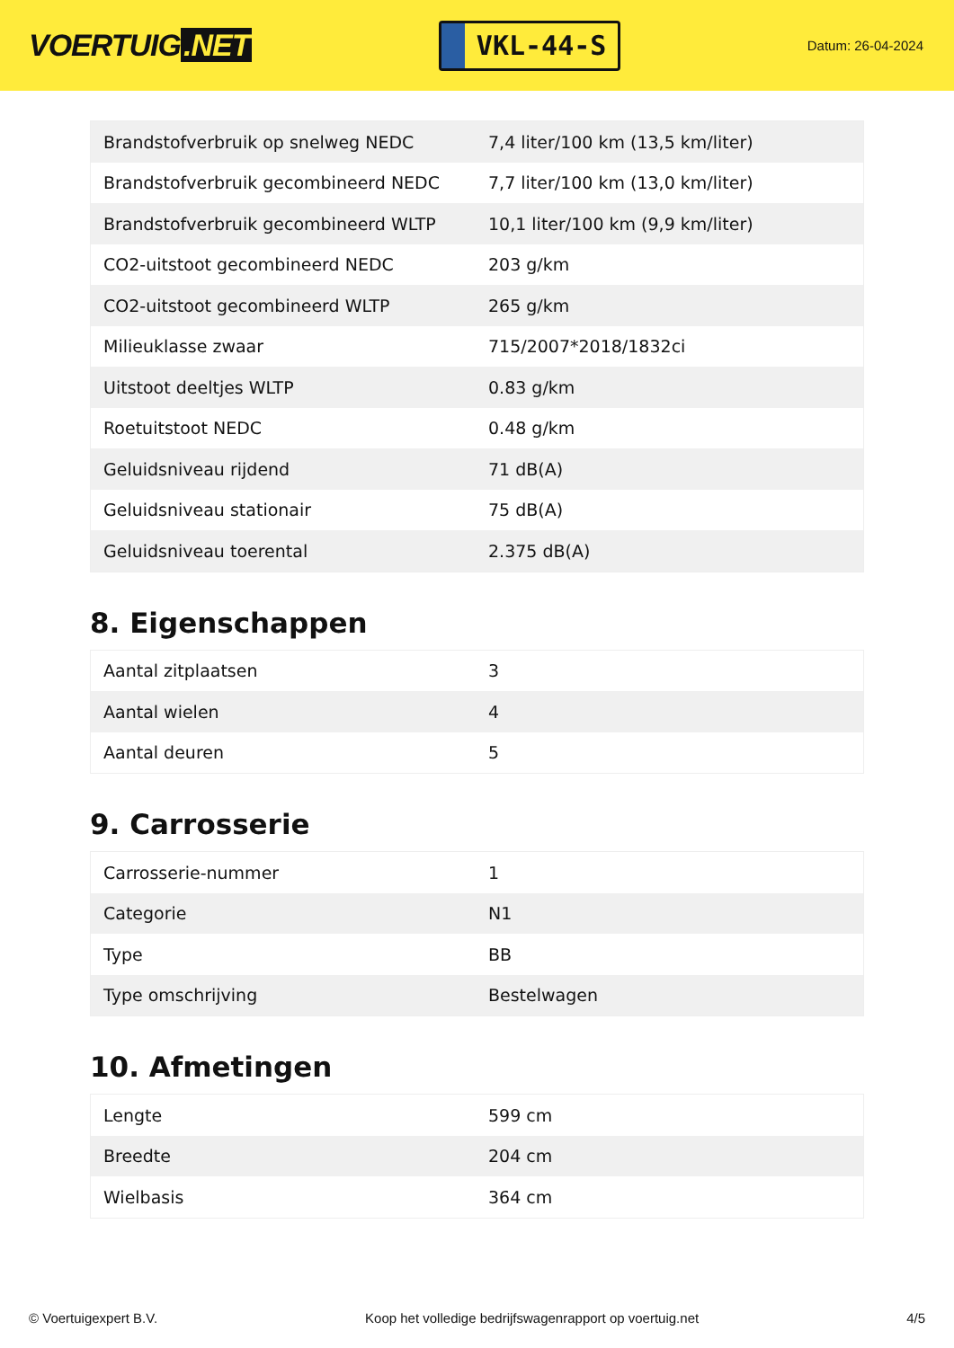VOERTUIG.NET
VKL-44-S
Datum: 26-04-2024
| Brandstofverbruik op snelweg NEDC | 7,4 liter/100 km (13,5 km/liter) |
| Brandstofverbruik gecombineerd NEDC | 7,7 liter/100 km (13,0 km/liter) |
| Brandstofverbruik gecombineerd WLTP | 10,1 liter/100 km (9,9 km/liter) |
| CO2-uitstoot gecombineerd NEDC | 203 g/km |
| CO2-uitstoot gecombineerd WLTP | 265 g/km |
| Milieuklasse zwaar | 715/2007*2018/1832ci |
| Uitstoot deeltjes WLTP | 0.83 g/km |
| Roetuitstoot NEDC | 0.48 g/km |
| Geluidsniveau rijdend | 71 dB(A) |
| Geluidsniveau stationair | 75 dB(A) |
| Geluidsniveau toerental | 2.375 dB(A) |
8. Eigenschappen
| Aantal zitplaatsen | 3 |
| Aantal wielen | 4 |
| Aantal deuren | 5 |
9. Carrosserie
| Carrosserie-nummer | 1 |
| Categorie | N1 |
| Type | BB |
| Type omschrijving | Bestelwagen |
10. Afmetingen
| Lengte | 599 cm |
| Breedte | 204 cm |
| Wielbasis | 364 cm |
© Voertuigexpert B.V. Koop het volledige bedrijfswagenrapport op voertuig.net 4/5